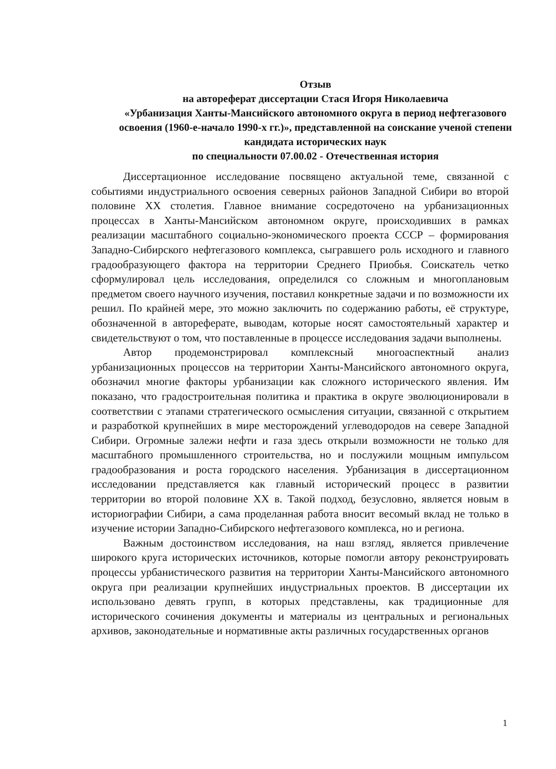Отзыв
на автореферат диссертации Стася Игоря Николаевича
«Урбанизация Ханты-Мансийского автономного округа в период нефтегазового освоения (1960-е-начало 1990-х гг.)», представленной на соискание ученой степени кандидата исторических наук
по специальности 07.00.02 - Отечественная история
Диссертационное исследование посвящено актуальной теме, связанной с событиями индустриального освоения северных районов Западной Сибири во второй половине XX столетия. Главное внимание сосредоточено на урбанизационных процессах в Ханты-Мансийском автономном округе, происходивших в рамках реализации масштабного социально-экономического проекта СССР – формирования Западно-Сибирского нефтегазового комплекса, сыгравшего роль исходного и главного градообразующего фактора на территории Среднего Приобья. Соискатель четко сформулировал цель исследования, определился со сложным и многоплановым предметом своего научного изучения, поставил конкретные задачи и по возможности их решил. По крайней мере, это можно заключить по содержанию работы, её структуре, обозначенной в автореферате, выводам, которые носят самостоятельный характер и свидетельствуют о том, что поставленные в процессе исследования задачи выполнены.
Автор продемонстрировал комплексный многоаспектный анализ урбанизационных процессов на территории Ханты-Мансийского автономного округа, обозначил многие факторы урбанизации как сложного исторического явления. Им показано, что градостроительная политика и практика в округе эволюционировали в соответствии с этапами стратегического осмысления ситуации, связанной с открытием и разработкой крупнейших в мире месторождений углеводородов на севере Западной Сибири. Огромные залежи нефти и газа здесь открыли возможности не только для масштабного промышленного строительства, но и послужили мощным импульсом градообразования и роста городского населения. Урбанизация в диссертационном исследовании представляется как главный исторический процесс в развитии территории во второй половине XX в. Такой подход, безусловно, является новым в историографии Сибири, а сама проделанная работа вносит весомый вклад не только в изучение истории Западно-Сибирского нефтегазового комплекса, но и региона.
Важным достоинством исследования, на наш взгляд, является привлечение широкого круга исторических источников, которые помогли автору реконструировать процессы урбанистического развития на территории Ханты-Мансийского автономного округа при реализации крупнейших индустриальных проектов. В диссертации их использовано девять групп, в которых представлены, как традиционные для исторического сочинения документы и материалы из центральных и региональных архивов, законодательные и нормативные акты различных государственных органов
1